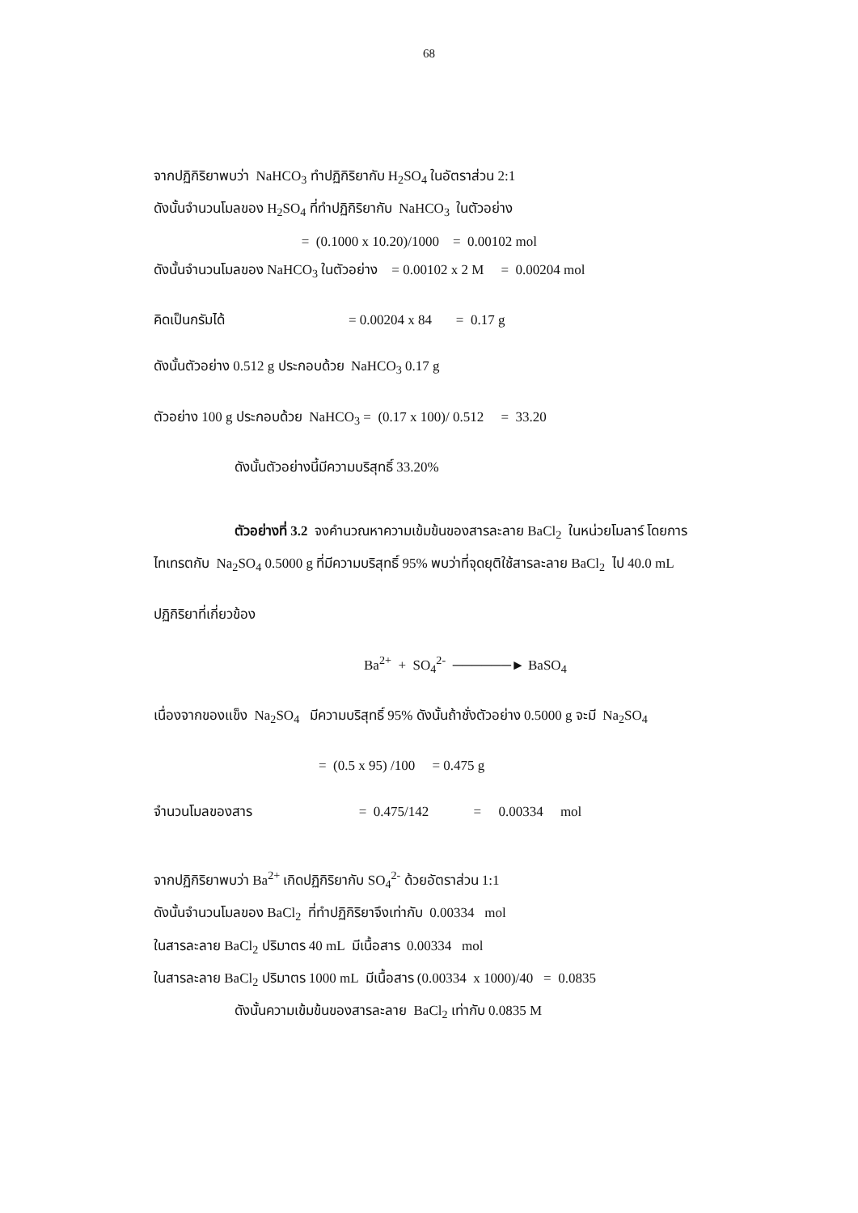68
จากปฏิกิริยาพบว่า NaHCO<sub>3</sub> ทำปฏิกิริยากับ H<sub>2</sub>SO<sub>4</sub> ในอัตราส่วน 2:1
ดังนั้นจำนวนโมลของ H<sub>2</sub>SO<sub>4</sub> ที่ทำปฏิกิริยากับ NaHCO<sub>3</sub> ในตัวอย่าง
= (0.1000 x 10.20)/1000 = 0.00102 mol
ดังนั้นจำนวนโมลของ NaHCO<sub>3</sub> ในตัวอย่าง = 0.00102 x 2 M = 0.00204 mol
คิดเป็นกรัมได้ = 0.00204 x 84 = 0.17 g
ดังนั้นตัวอย่าง 0.512 g ประกอบด้วย NaHCO<sub>3</sub> 0.17 g
ตัวอย่าง 100 g ประกอบด้วย NaHCO<sub>3</sub> = (0.17 x 100)/ 0.512 = 33.20
ดังนั้นตัวอย่างนี้มีความบริสุทธิ์ 33.20%
ตัวอย่างที่ 3.2 จงคำนวณหาความเข้มข้นของสารละลาย BaCl<sub>2</sub> ในหน่วยโมลาร์ โดยการ
ไทเทรตกับ Na<sub>2</sub>SO<sub>4</sub> 0.5000 g ที่มีความบริสุทธิ์ 95% พบว่าที่จุดยุติใช้สารละลาย BaCl<sub>2</sub> ไป 40.0 mL
ปฏิกิริยาที่เกี่ยวข้อง
Ba<sup>2+</sup> + SO<sub>4</sub><sup>2-</sup> ──────► BaSO<sub>4</sub>
เนื่องจากของแข็ง Na<sub>2</sub>SO<sub>4</sub> มีความบริสุทธิ์ 95% ดังนั้นถ้าชั่งตัวอย่าง 0.5000 g จะมี Na<sub>2</sub>SO<sub>4</sub>
= (0.5 x 95) /100 = 0.475 g
จำนวนโมลของสาร = 0.475/142 = 0.00334 mol
จากปฏิกิริยาพบว่า Ba<sup>2+</sup> เกิดปฏิกิริยากับ SO<sub>4</sub><sup>2-</sup> ด้วยอัตราส่วน 1:1
ดังนั้นจำนวนโมลของ BaCl<sub>2</sub> ที่ทำปฏิกิริยาจึงเท่ากับ 0.00334 mol
ในสารละลาย BaCl<sub>2</sub> ปริมาตร 40 mL มีเนื้อสาร 0.00334 mol
ในสารละลาย BaCl<sub>2</sub> ปริมาตร 1000 mL มีเนื้อสาร (0.00334 x 1000)/40 = 0.0835
ดังนั้นความเข้มข้นของสารละลาย BaCl<sub>2</sub> เท่ากับ 0.0835 M